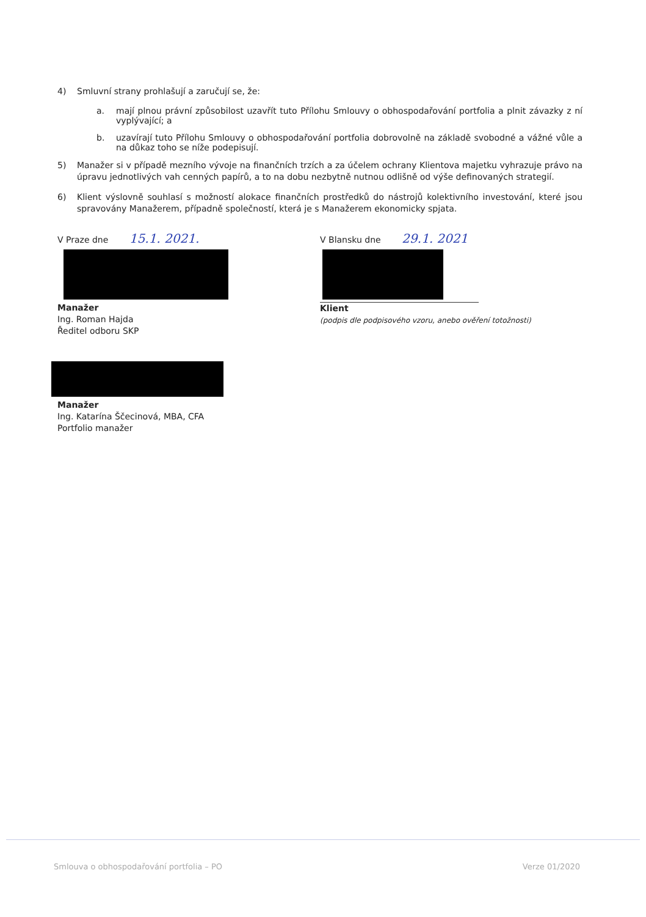4) Smluvní strany prohlašují a zaručují se, že:
a. mají plnou právní způsobilost uzavřít tuto Přílohu Smlouvy o obhospodařování portfolia a plnit závazky z ní vyplývající; a
b. uzavírají tuto Přílohu Smlouvy o obhospodařování portfolia dobrovolně na základě svobodné a vážné vůle a na důkaz toho se níže podepisují.
5) Manažer si v případě mezního vývoje na finančních trzích a za účelem ochrany Klientova majetku vyhrazuje právo na úpravu jednotlivých vah cenných papírů, a to na dobu nezbytně nutnou odlišně od výše definovaných strategií.
6) Klient výslovně souhlasí s možností alokace finančních prostředků do nástrojů kolektivního investování, které jsou spravovány Manažerem, případně společností, která je s Manažerem ekonomicky spjata.
V Praze dne 15.1. 2021.
Manažer
Ing. Roman Hajda
Ředitel odboru SKP
Manažer
Ing. Katarína Ščecinová, MBA, CFA
Portfolio manažer
V Blansku dne 29.1. 2021
Klient
(podpis dle podpisového vzoru, anebo ověření totožnosti)
Smlouva o obhospodařování portfolia – PO Verze 01/2020